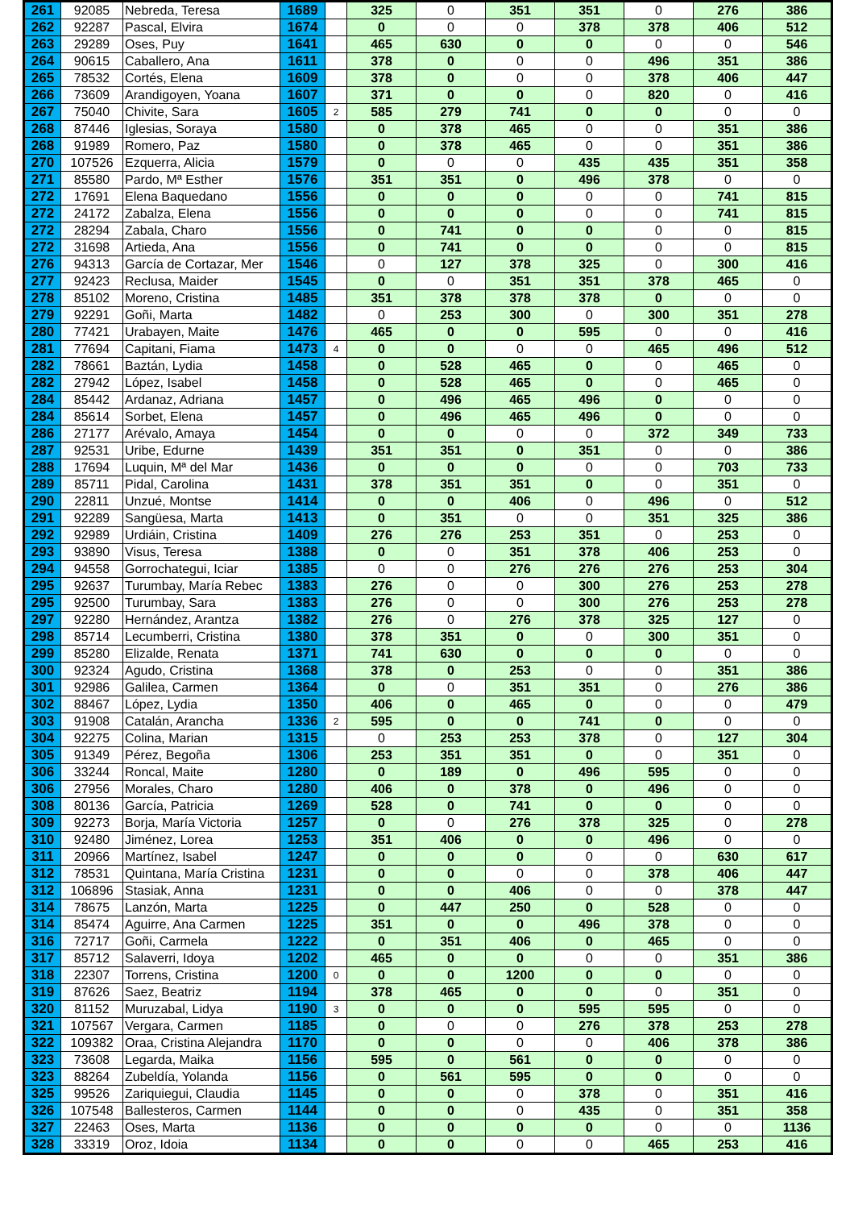| 261 | 92085 | Nebreda, Teresa | 1689 | | 325 | 0 | 351 | 351 | 0 | 276 | 386 |
| 262 | 92287 | Pascal, Elvira | 1674 | | 0 | 0 | 0 | 378 | 378 | 406 | 512 |
| 263 | 29289 | Oses, Puy | 1641 | | 465 | 630 | 0 | 0 | 0 | 0 | 546 |
| 264 | 90615 | Caballero, Ana | 1611 | | 378 | 0 | 0 | 0 | 496 | 351 | 386 |
| 265 | 78532 | Cortés, Elena | 1609 | | 378 | 0 | 0 | 0 | 378 | 406 | 447 |
| 266 | 73609 | Arandigoyen, Yoana | 1607 | | 371 | 0 | 0 | 0 | 820 | 0 | 416 |
| 267 | 75040 | Chivite, Sara | 1605 | 2 | 585 | 279 | 741 | 0 | 0 | 0 | 0 |
| 268 | 87446 | Iglesias, Soraya | 1580 | | 0 | 378 | 465 | 0 | 0 | 351 | 386 |
| 268 | 91989 | Romero, Paz | 1580 | | 0 | 378 | 465 | 0 | 0 | 351 | 386 |
| 270 | 107526 | Ezquerra, Alicia | 1579 | | 0 | 0 | 0 | 435 | 435 | 351 | 358 |
| 271 | 85580 | Pardo, Mª Esther | 1576 | | 351 | 351 | 0 | 496 | 378 | 0 | 0 |
| 272 | 17691 | Elena Baquedano | 1556 | | 0 | 0 | 0 | 0 | 0 | 741 | 815 |
| 272 | 24172 | Zabalza, Elena | 1556 | | 0 | 0 | 0 | 0 | 0 | 741 | 815 |
| 272 | 28294 | Zabala, Charo | 1556 | | 0 | 741 | 0 | 0 | 0 | 0 | 815 |
| 272 | 31698 | Artieda, Ana | 1556 | | 0 | 741 | 0 | 0 | 0 | 0 | 815 |
| 276 | 94313 | García de Cortazar, Mer | 1546 | | 0 | 127 | 378 | 325 | 0 | 300 | 416 |
| 277 | 92423 | Reclusa, Maider | 1545 | | 0 | 0 | 351 | 351 | 378 | 465 | 0 |
| 278 | 85102 | Moreno, Cristina | 1485 | | 351 | 378 | 378 | 378 | 0 | 0 | 0 |
| 279 | 92291 | Goñi, Marta | 1482 | | 0 | 253 | 300 | 0 | 300 | 351 | 278 |
| 280 | 77421 | Urabayen, Maite | 1476 | | 465 | 0 | 0 | 595 | 0 | 0 | 416 |
| 281 | 77694 | Capitani, Fiama | 1473 | 4 | 0 | 0 | 0 | 0 | 465 | 496 | 512 |
| 282 | 78661 | Baztán, Lydia | 1458 | | 0 | 528 | 465 | 0 | 0 | 465 | 0 |
| 282 | 27942 | López, Isabel | 1458 | | 0 | 528 | 465 | 0 | 0 | 465 | 0 |
| 284 | 85442 | Ardanaz, Adriana | 1457 | | 0 | 496 | 465 | 496 | 0 | 0 | 0 |
| 284 | 85614 | Sorbet, Elena | 1457 | | 0 | 496 | 465 | 496 | 0 | 0 | 0 |
| 286 | 27177 | Arévalo, Amaya | 1454 | | 0 | 0 | 0 | 0 | 372 | 349 | 733 |
| 287 | 92531 | Uribe, Edurne | 1439 | | 351 | 351 | 0 | 351 | 0 | 0 | 386 |
| 288 | 17694 | Luquin, Mª del Mar | 1436 | | 0 | 0 | 0 | 0 | 0 | 703 | 733 |
| 289 | 85711 | Pidal, Carolina | 1431 | | 378 | 351 | 351 | 0 | 0 | 351 | 0 |
| 290 | 22811 | Unzué, Montse | 1414 | | 0 | 0 | 406 | 0 | 496 | 0 | 512 |
| 291 | 92289 | Sangüesa, Marta | 1413 | | 0 | 351 | 0 | 0 | 351 | 325 | 386 |
| 292 | 92989 | Urdiáin, Cristina | 1409 | | 276 | 276 | 253 | 351 | 0 | 253 | 0 |
| 293 | 93890 | Visus, Teresa | 1388 | | 0 | 0 | 351 | 378 | 406 | 253 | 0 |
| 294 | 94558 | Gorrochategui, Iciar | 1385 | | 0 | 0 | 276 | 276 | 276 | 253 | 304 |
| 295 | 92637 | Turumbay, María Rebec | 1383 | | 276 | 0 | 0 | 300 | 276 | 253 | 278 |
| 295 | 92500 | Turumbay, Sara | 1383 | | 276 | 0 | 0 | 300 | 276 | 253 | 278 |
| 297 | 92280 | Hernández, Arantza | 1382 | | 276 | 0 | 276 | 378 | 325 | 127 | 0 |
| 298 | 85714 | Lecumberri, Cristina | 1380 | | 378 | 351 | 0 | 0 | 300 | 351 | 0 |
| 299 | 85280 | Elizalde, Renata | 1371 | | 741 | 630 | 0 | 0 | 0 | 0 | 0 |
| 300 | 92324 | Agudo, Cristina | 1368 | | 378 | 0 | 253 | 0 | 0 | 351 | 386 |
| 301 | 92986 | Galilea, Carmen | 1364 | | 0 | 0 | 351 | 351 | 0 | 276 | 386 |
| 302 | 88467 | López, Lydia | 1350 | | 406 | 0 | 465 | 0 | 0 | 0 | 479 |
| 303 | 91908 | Catalán, Arancha | 1336 | 2 | 595 | 0 | 0 | 741 | 0 | 0 | 0 |
| 304 | 92275 | Colina, Marian | 1315 | | 0 | 253 | 253 | 378 | 0 | 127 | 304 |
| 305 | 91349 | Pérez, Begoña | 1306 | | 253 | 351 | 351 | 0 | 0 | 351 | 0 |
| 306 | 33244 | Roncal, Maite | 1280 | | 0 | 189 | 0 | 496 | 595 | 0 | 0 |
| 306 | 27956 | Morales, Charo | 1280 | | 406 | 0 | 378 | 0 | 496 | 0 | 0 |
| 308 | 80136 | García, Patricia | 1269 | | 528 | 0 | 741 | 0 | 0 | 0 | 0 |
| 309 | 92273 | Borja, María Victoria | 1257 | | 0 | 0 | 276 | 378 | 325 | 0 | 278 |
| 310 | 92480 | Jiménez, Lorea | 1253 | | 351 | 406 | 0 | 0 | 496 | 0 | 0 |
| 311 | 20966 | Martínez, Isabel | 1247 | | 0 | 0 | 0 | 0 | 0 | 630 | 617 |
| 312 | 78531 | Quintana, María Cristina | 1231 | | 0 | 0 | 0 | 0 | 378 | 406 | 447 |
| 312 | 106896 | Stasiak, Anna | 1231 | | 0 | 0 | 406 | 0 | 0 | 378 | 447 |
| 314 | 78675 | Lanzón, Marta | 1225 | | 0 | 447 | 250 | 0 | 528 | 0 | 0 |
| 314 | 85474 | Aguirre, Ana Carmen | 1225 | | 351 | 0 | 0 | 496 | 378 | 0 | 0 |
| 316 | 72717 | Goñi, Carmela | 1222 | | 0 | 351 | 406 | 0 | 465 | 0 | 0 |
| 317 | 85712 | Salaverri, Idoya | 1202 | | 465 | 0 | 0 | 0 | 0 | 351 | 386 |
| 318 | 22307 | Torrens, Cristina | 1200 | 0 | 0 | 0 | 1200 | 0 | 0 | 0 | 0 |
| 319 | 87626 | Saez, Beatriz | 1194 | | 378 | 465 | 0 | 0 | 0 | 351 | 0 |
| 320 | 81152 | Muruzabal, Lidya | 1190 | 3 | 0 | 0 | 0 | 595 | 595 | 0 | 0 |
| 321 | 107567 | Vergara, Carmen | 1185 | | 0 | 0 | 0 | 276 | 378 | 253 | 278 |
| 322 | 109382 | Oraa, Cristina Alejandra | 1170 | | 0 | 0 | 0 | 0 | 406 | 378 | 386 |
| 323 | 73608 | Legarda, Maika | 1156 | | 595 | 0 | 561 | 0 | 0 | 0 | 0 |
| 323 | 88264 | Zubeldía, Yolanda | 1156 | | 0 | 561 | 595 | 0 | 0 | 0 | 0 |
| 325 | 99526 | Zariquiegui, Claudia | 1145 | | 0 | 0 | 0 | 378 | 0 | 351 | 416 |
| 326 | 107548 | Ballesteros, Carmen | 1144 | | 0 | 0 | 0 | 435 | 0 | 351 | 358 |
| 327 | 22463 | Oses, Marta | 1136 | | 0 | 0 | 0 | 0 | 0 | 0 | 1136 |
| 328 | 33319 | Oroz, Idoia | 1134 | | 0 | 0 | 0 | 0 | 465 | 253 | 416 |